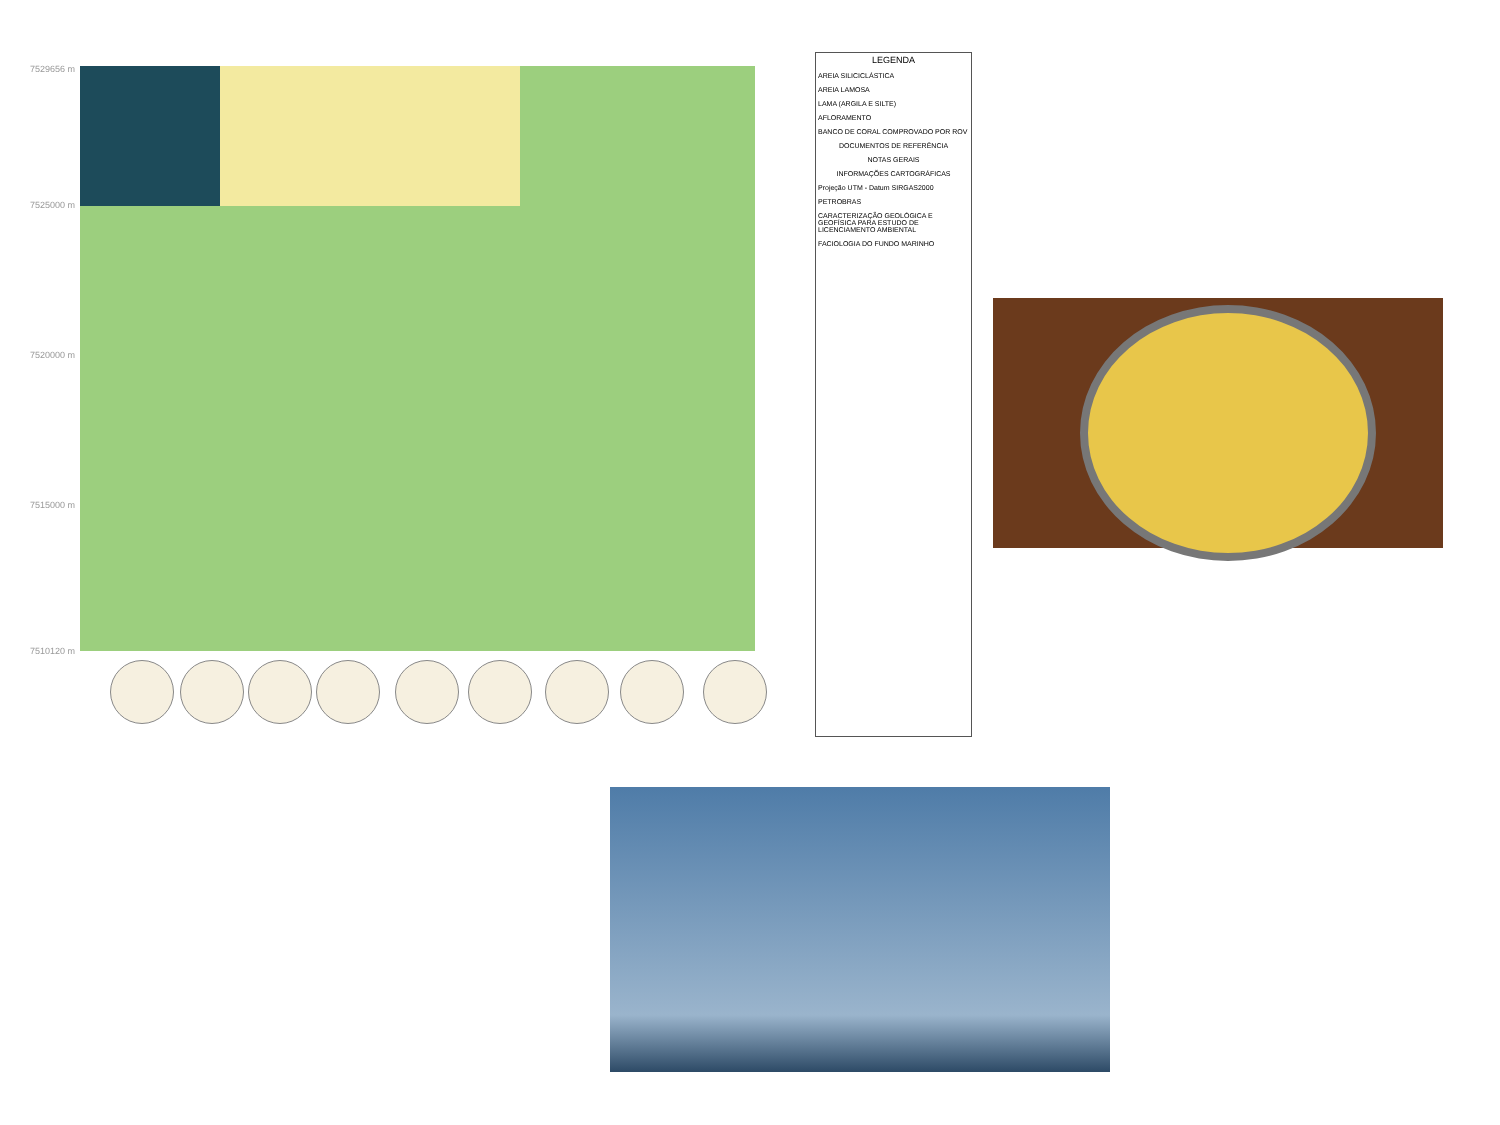7529656 m
7525000 m
7520000 m
7515000 m
7510120 m
LEGENDA
AREIA SILICICLÁSTICA
AREIA LAMOSA
LAMA (ARGILA E SILTE)
AFLORAMENTO
BANCO DE CORAL COMPROVADO POR ROV
DOCUMENTOS DE REFERÊNCIA
NOTAS GERAIS
INFORMAÇÕES CARTOGRÁFICAS
Projeção UTM - Datum SIRGAS2000
PETROBRAS
CARACTERIZAÇÃO GEOLÓGICA E GEOFÍSICA PARA ESTUDO DE LICENCIAMENTO AMBIENTAL
FACIOLOGIA DO FUNDO MARINHO